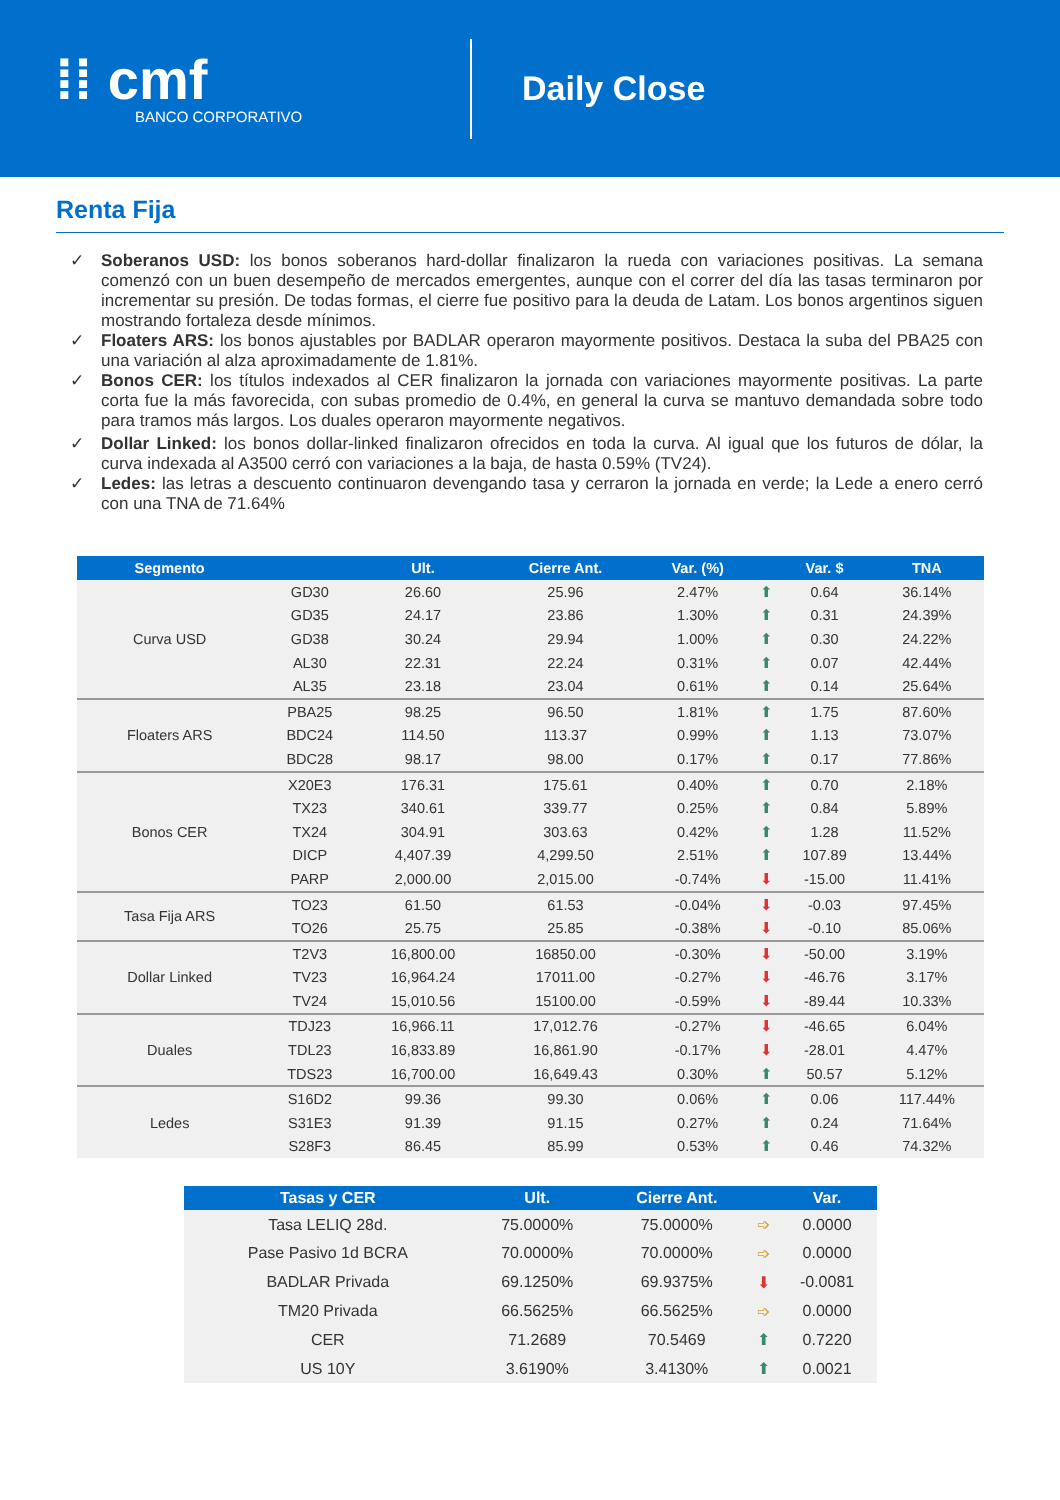⁞⁞ cmf
BANCO CORPORATIVO
Daily Close
Renta Fija
✓ Soberanos USD: los bonos soberanos hard-dollar finalizaron la rueda con variaciones positivas. La semana comenzó con un buen desempeño de mercados emergentes, aunque con el correr del día las tasas terminaron por incrementar su presión. De todas formas, el cierre fue positivo para la deuda de Latam. Los bonos argentinos siguen mostrando fortaleza desde mínimos.
✓ Floaters ARS: los bonos ajustables por BADLAR operaron mayormente positivos. Destaca la suba del PBA25 con una variación al alza aproximadamente de 1.81%.
✓ Bonos CER: los títulos indexados al CER finalizaron la jornada con variaciones mayormente positivas. La parte corta fue la más favorecida, con subas promedio de 0.4%, en general la curva se mantuvo demandada sobre todo para tramos más largos. Los duales operaron mayormente negativos.
✓ Dollar Linked: los bonos dollar-linked finalizaron ofrecidos en toda la curva. Al igual que los futuros de dólar, la curva indexada al A3500 cerró con variaciones a la baja, de hasta 0.59% (TV24).
✓ Ledes: las letras a descuento continuaron devengando tasa y cerraron la jornada en verde; la Lede a enero cerró con una TNA de 71.64%
| Segmento | | Ult. | Cierre Ant. | Var. (%) | | Var. $ | TNA |
| --- | --- | --- | --- | --- | --- | --- | --- |
| Curva USD | GD30 | 26.60 | 25.96 | 2.47% | ⬆ | 0.64 | 36.14% |
| | GD35 | 24.17 | 23.86 | 1.30% | ⬆ | 0.31 | 24.39% |
| | GD38 | 30.24 | 29.94 | 1.00% | ⬆ | 0.30 | 24.22% |
| | AL30 | 22.31 | 22.24 | 0.31% | ⬆ | 0.07 | 42.44% |
| | AL35 | 23.18 | 23.04 | 0.61% | ⬆ | 0.14 | 25.64% |
| Floaters ARS | PBA25 | 98.25 | 96.50 | 1.81% | ⬆ | 1.75 | 87.60% |
| | BDC24 | 114.50 | 113.37 | 0.99% | ⬆ | 1.13 | 73.07% |
| | BDC28 | 98.17 | 98.00 | 0.17% | ⬆ | 0.17 | 77.86% |
| Bonos CER | X20E3 | 176.31 | 175.61 | 0.40% | ⬆ | 0.70 | 2.18% |
| | TX23 | 340.61 | 339.77 | 0.25% | ⬆ | 0.84 | 5.89% |
| | TX24 | 304.91 | 303.63 | 0.42% | ⬆ | 1.28 | 11.52% |
| | DICP | 4,407.39 | 4,299.50 | 2.51% | ⬆ | 107.89 | 13.44% |
| | PARP | 2,000.00 | 2,015.00 | -0.74% | ⬇ | -15.00 | 11.41% |
| Tasa Fija ARS | TO23 | 61.50 | 61.53 | -0.04% | ⬇ | -0.03 | 97.45% |
| | TO26 | 25.75 | 25.85 | -0.38% | ⬇ | -0.10 | 85.06% |
| Dollar Linked | T2V3 | 16,800.00 | 16850.00 | -0.30% | ⬇ | -50.00 | 3.19% |
| | TV23 | 16,964.24 | 17011.00 | -0.27% | ⬇ | -46.76 | 3.17% |
| | TV24 | 15,010.56 | 15100.00 | -0.59% | ⬇ | -89.44 | 10.33% |
| Duales | TDJ23 | 16,966.11 | 17,012.76 | -0.27% | ⬇ | -46.65 | 6.04% |
| | TDL23 | 16,833.89 | 16,861.90 | -0.17% | ⬇ | -28.01 | 4.47% |
| | TDS23 | 16,700.00 | 16,649.43 | 0.30% | ⬆ | 50.57 | 5.12% |
| Ledes | S16D2 | 99.36 | 99.30 | 0.06% | ⬆ | 0.06 | 117.44% |
| | S31E3 | 91.39 | 91.15 | 0.27% | ⬆ | 0.24 | 71.64% |
| | S28F3 | 86.45 | 85.99 | 0.53% | ⬆ | 0.46 | 74.32% |
| Tasas y CER | Ult. | Cierre Ant. | | Var. |
| --- | --- | --- | --- | --- |
| Tasa LELIQ 28d. | 75.0000% | 75.0000% | ➩ | 0.0000 |
| Pase Pasivo 1d BCRA | 70.0000% | 70.0000% | ➩ | 0.0000 |
| BADLAR Privada | 69.1250% | 69.9375% | ⬇ | -0.0081 |
| TM20 Privada | 66.5625% | 66.5625% | ➩ | 0.0000 |
| CER | 71.2689 | 70.5469 | ⬆ | 0.7220 |
| US 10Y | 3.6190% | 3.4130% | ⬆ | 0.0021 |